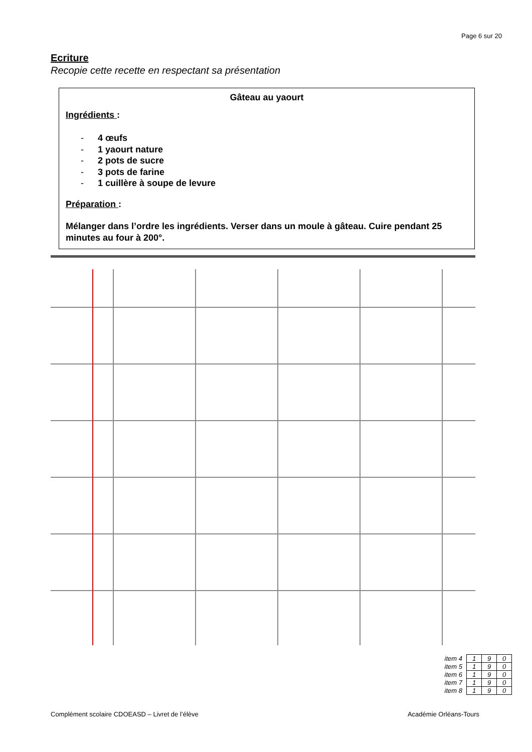Page 6 sur 20
Ecriture
Recopie cette recette en respectant sa présentation
Gâteau au yaourt
Ingrédients :
- 4 œufs
- 1 yaourt nature
- 2 pots de sucre
- 3 pots de farine
- 1 cuillère à soupe de levure
Préparation :
Mélanger dans l’ordre les ingrédients. Verser dans un moule à gâteau. Cuire pendant 25 minutes au four à 200°.
| item 4 | 1 | 9 | 0 |
| item 5 | 1 | 9 | 0 |
| item 6 | 1 | 9 | 0 |
| item 7 | 1 | 9 | 0 |
| item 8 | 1 | 9 | 0 |
Complément scolaire CDOEASD – Livret de l’élève Académie Orléans-Tours